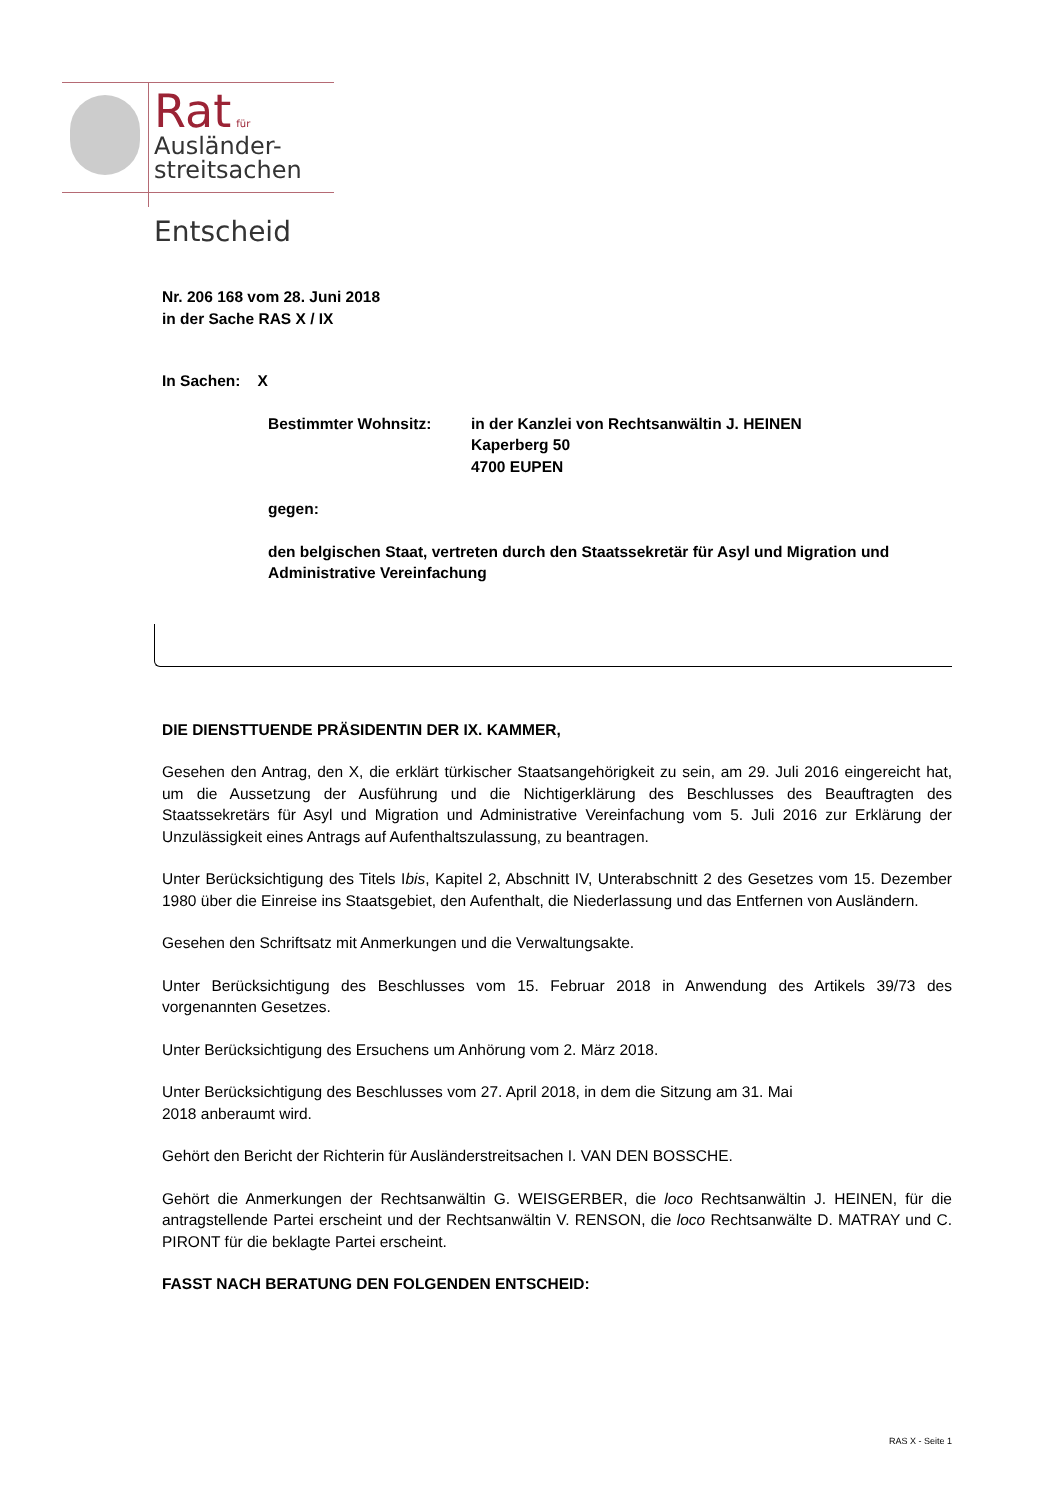Rat für
Ausländer-
streitsachen
Entscheid
Nr. 206 168 vom 28. Juni 2018
in der Sache RAS X / IX
In Sachen: X
Bestimmter Wohnsitz: in der Kanzlei von Rechtsanwältin J. HEINEN
Kaperberg 50
4700 EUPEN
gegen:
den belgischen Staat, vertreten durch den Staatssekretär für Asyl und Migration und Administrative Vereinfachung
DIE DIENSTTUENDE PRÄSIDENTIN DER IX. KAMMER,
Gesehen den Antrag, den X, die erklärt türkischer Staatsangehörigkeit zu sein, am 29. Juli 2016 eingereicht hat, um die Aussetzung der Ausführung und die Nichtigerklärung des Beschlusses des Beauftragten des Staatssekretärs für Asyl und Migration und Administrative Vereinfachung vom 5. Juli 2016 zur Erklärung der Unzulässigkeit eines Antrags auf Aufenthaltszulassung, zu beantragen.
Unter Berücksichtigung des Titels Ibis, Kapitel 2, Abschnitt IV, Unterabschnitt 2 des Gesetzes vom 15. Dezember 1980 über die Einreise ins Staatsgebiet, den Aufenthalt, die Niederlassung und das Entfernen von Ausländern.
Gesehen den Schriftsatz mit Anmerkungen und die Verwaltungsakte.
Unter Berücksichtigung des Beschlusses vom 15. Februar 2018 in Anwendung des Artikels 39/73 des vorgenannten Gesetzes.
Unter Berücksichtigung des Ersuchens um Anhörung vom 2. März 2018.
Unter Berücksichtigung des Beschlusses vom 27. April 2018, in dem die Sitzung am 31. Mai
2018 anberaumt wird.
Gehört den Bericht der Richterin für Ausländerstreitsachen I. VAN DEN BOSSCHE.
Gehört die Anmerkungen der Rechtsanwältin G. WEISGERBER, die loco Rechtsanwältin J. HEINEN, für die antragstellende Partei erscheint und der Rechtsanwältin V. RENSON, die loco Rechtsanwälte D. MATRAY und C. PIRONT für die beklagte Partei erscheint.
FASST NACH BERATUNG DEN FOLGENDEN ENTSCHEID:
RAS X - Seite 1